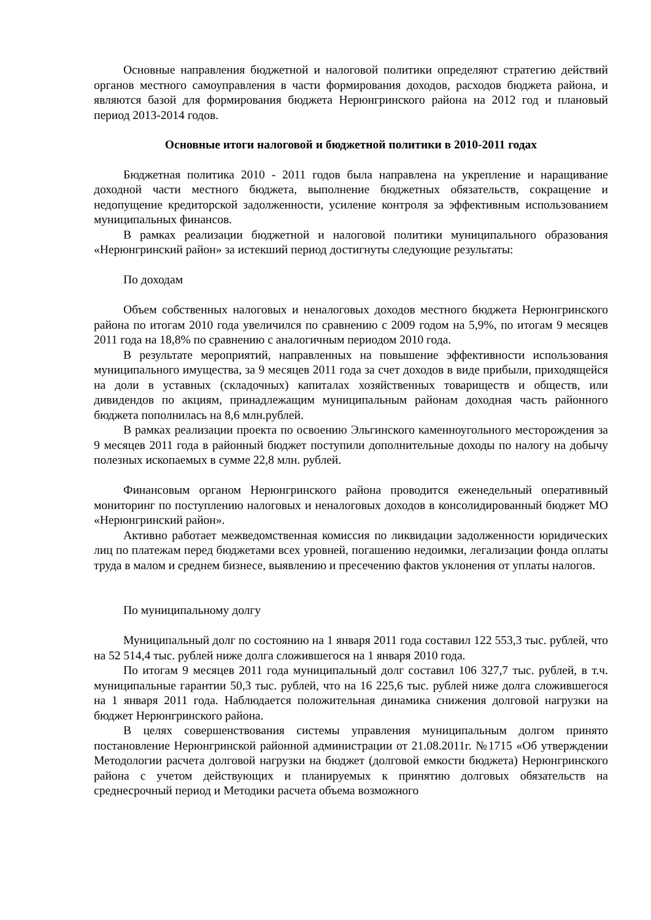Основные направления бюджетной и налоговой политики определяют стратегию действий органов местного самоуправления в части формирования доходов, расходов бюджета района, и являются базой для формирования бюджета Нерюнгринского района на 2012 год и плановый период 2013-2014 годов.
Основные итоги налоговой и бюджетной политики в 2010-2011 годах
Бюджетная политика 2010 - 2011 годов была направлена на укрепление и наращивание доходной части местного бюджета, выполнение бюджетных обязательств, сокращение и недопущение кредиторской задолженности, усиление контроля за эффективным использованием муниципальных финансов.
В рамках реализации бюджетной и налоговой политики муниципального образования «Нерюнгринский район» за истекший период достигнуты следующие результаты:
По доходам
Объем собственных налоговых и неналоговых доходов местного бюджета Нерюнгринского района по итогам 2010 года увеличился по сравнению с 2009 годом на 5,9%, по итогам 9 месяцев 2011 года на 18,8% по сравнению с аналогичным периодом 2010 года.
В результате мероприятий, направленных на повышение эффективности использования муниципального имущества, за 9 месяцев 2011 года за счет доходов в виде прибыли, приходящейся на доли в уставных (складочных) капиталах хозяйственных товариществ и обществ, или дивидендов по акциям, принадлежащим муниципальным районам доходная часть районного бюджета пополнилась на 8,6 млн.рублей.
В рамках реализации проекта по освоению Эльгинского каменноугольного месторождения за 9 месяцев 2011 года в районный бюджет поступили дополнительные доходы по налогу на добычу полезных ископаемых в сумме 22,8 млн. рублей.
Финансовым органом Нерюнгринского района проводится еженедельный оперативный мониторинг по поступлению налоговых и неналоговых доходов в консолидированный бюджет МО «Нерюнгринский район».
Активно работает межведомственная комиссия по ликвидации задолженности юридических лиц по платежам перед бюджетами всех уровней, погашению недоимки, легализации фонда оплаты труда в малом и среднем бизнесе, выявлению и пресечению фактов уклонения от уплаты налогов.
По муниципальному долгу
Муниципальный долг по состоянию на 1 января 2011 года составил 122 553,3 тыс. рублей, что на 52 514,4 тыс. рублей ниже долга сложившегося на 1 января 2010 года.
По итогам 9 месяцев 2011 года муниципальный долг составил 106 327,7 тыс. рублей, в т.ч. муниципальные гарантии 50,3 тыс. рублей, что на 16 225,6 тыс. рублей ниже долга сложившегося на 1 января 2011 года. Наблюдается положительная динамика снижения долговой нагрузки на бюджет Нерюнгринского района.
В целях совершенствования системы управления муниципальным долгом принято постановление Нерюнгринской районной администрации от 21.08.2011г. №1715 «Об утверждении Методологии расчета долговой нагрузки на бюджет (долговой емкости бюджета) Нерюнгринского района с учетом действующих и планируемых к принятию долговых обязательств на среднесрочный период и Методики расчета объема возможного